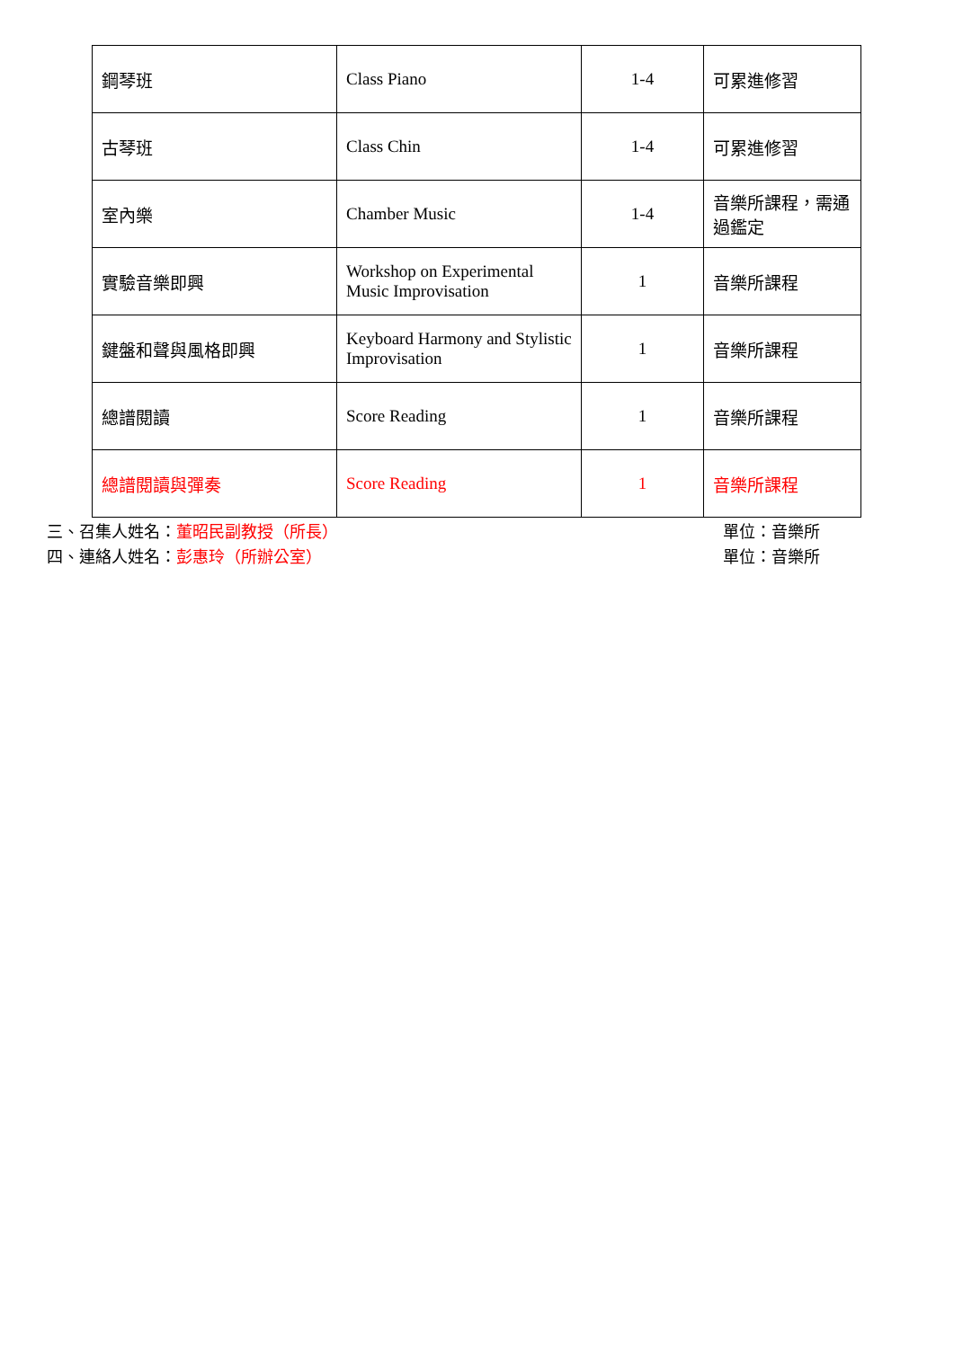| 鋼琴班 | Class Piano | 1-4 | 可累進修習 |
| 古琴班 | Class Chin | 1-4 | 可累進修習 |
| 室內樂 | Chamber Music | 1-4 | 音樂所課程，需通過鑑定 |
| 實驗音樂即興 | Workshop on Experimental Music Improvisation | 1 | 音樂所課程 |
| 鍵盤和聲與風格即興 | Keyboard Harmony and Stylistic Improvisation | 1 | 音樂所課程 |
| 總譜閱讀 | Score Reading | 1 | 音樂所課程 |
| 總譜閱讀與彈奏 | Score Reading | 1 | 音樂所課程 |
三、召集人姓名：董昭民副教授（所長） 單位：音樂所
四、連絡人姓名：彭惠玲（所辦公室） 單位：音樂所